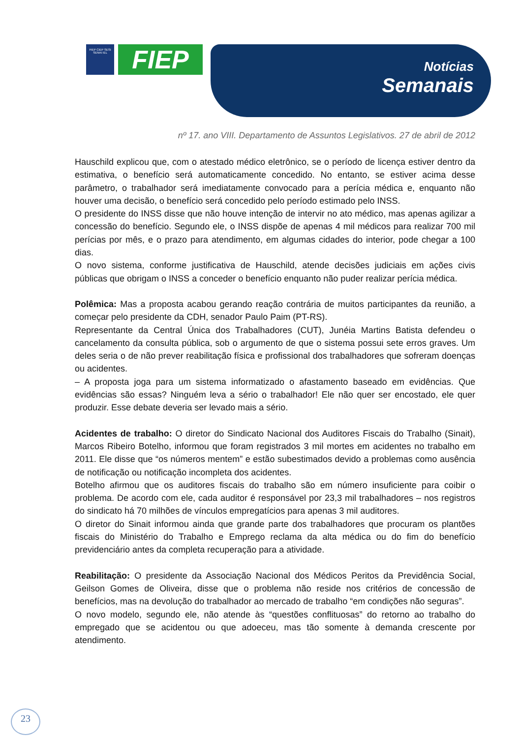FIEP CIEP SESI SENAI IEL
FIEP
Notícias
Semanais
nº 17. ano VIII. Departamento de Assuntos Legislativos. 27 de abril de 2012
Hauschild explicou que, com o atestado médico eletrônico, se o período de licença estiver dentro da estimativa, o benefício será automaticamente concedido. No entanto, se estiver acima desse parâmetro, o trabalhador será imediatamente convocado para a perícia médica e, enquanto não houver uma decisão, o benefício será concedido pelo período estimado pelo INSS.
O presidente do INSS disse que não houve intenção de intervir no ato médico, mas apenas agilizar a concessão do benefício. Segundo ele, o INSS dispõe de apenas 4 mil médicos para realizar 700 mil perícias por mês, e o prazo para atendimento, em algumas cidades do interior, pode chegar a 100 dias.
O novo sistema, conforme justificativa de Hauschild, atende decisões judiciais em ações civis públicas que obrigam o INSS a conceder o benefício enquanto não puder realizar perícia médica.
Polêmica: Mas a proposta acabou gerando reação contrária de muitos participantes da reunião, a começar pelo presidente da CDH, senador Paulo Paim (PT-RS).
Representante da Central Única dos Trabalhadores (CUT), Junéia Martins Batista defendeu o cancelamento da consulta pública, sob o argumento de que o sistema possui sete erros graves. Um deles seria o de não prever reabilitação física e profissional dos trabalhadores que sofreram doenças ou acidentes.
– A proposta joga para um sistema informatizado o afastamento baseado em evidências. Que evidências são essas? Ninguém leva a sério o trabalhador! Ele não quer ser encostado, ele quer produzir. Esse debate deveria ser levado mais a sério.
Acidentes de trabalho: O diretor do Sindicato Nacional dos Auditores Fiscais do Trabalho (Sinait), Marcos Ribeiro Botelho, informou que foram registrados 3 mil mortes em acidentes no trabalho em 2011. Ele disse que “os números mentem” e estão subestimados devido a problemas como ausência de notificação ou notificação incompleta dos acidentes.
Botelho afirmou que os auditores fiscais do trabalho são em número insuficiente para coibir o problema. De acordo com ele, cada auditor é responsável por 23,3 mil trabalhadores – nos registros do sindicato há 70 milhões de vínculos empregatícios para apenas 3 mil auditores.
O diretor do Sinait informou ainda que grande parte dos trabalhadores que procuram os plantões fiscais do Ministério do Trabalho e Emprego reclama da alta médica ou do fim do benefício previdenciário antes da completa recuperação para a atividade.
Reabilitação: O presidente da Associação Nacional dos Médicos Peritos da Previdência Social, Geilson Gomes de Oliveira, disse que o problema não reside nos critérios de concessão de benefícios, mas na devolução do trabalhador ao mercado de trabalho “em condições não seguras”.
O novo modelo, segundo ele, não atende às “questões conflituosas” do retorno ao trabalho do empregado que se acidentou ou que adoeceu, mas tão somente à demanda crescente por atendimento.
23